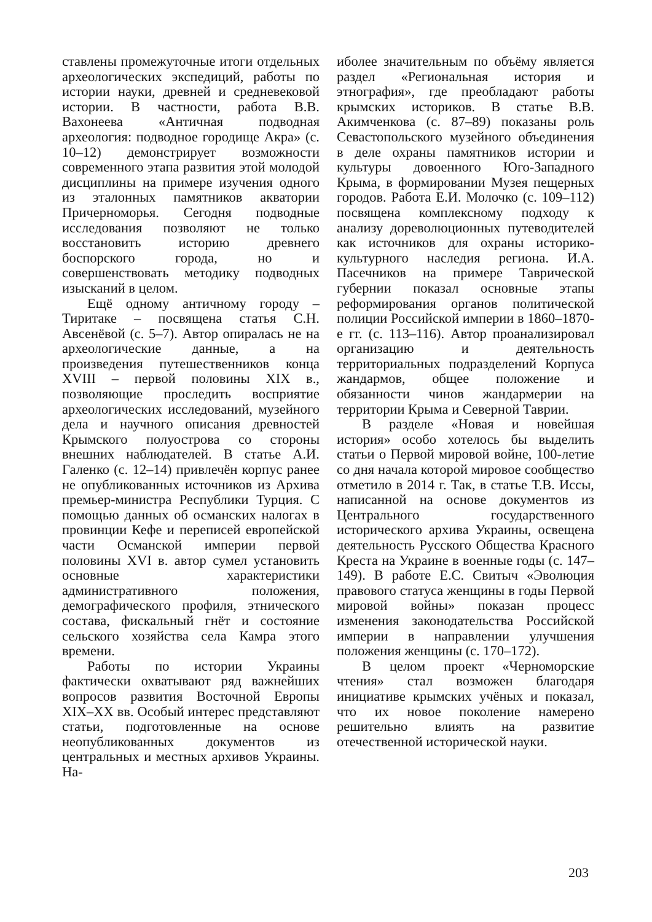ставлены промежуточные итоги отдельных археологических экспедиций, работы по истории науки, древней и средневековой истории. В частности, работа В.В. Вахонеева «Античная подводная археология: подводное городище Акра» (с. 10–12) демонстрирует возможности современного этапа развития этой молодой дисциплины на примере изучения одного из эталонных памятников акватории Причерноморья. Сегодня подводные исследования позволяют не только восстановить историю древнего боспорского города, но и совершенствовать методику подводных изысканий в целом.
Ещё одному античному городу – Тиритаке – посвящена статья С.Н. Авсенёвой (с. 5–7). Автор опиралась не на археологические данные, а на произведения путешественников конца XVIII – первой половины XIX в., позволяющие проследить восприятие археологических исследований, музейного дела и научного описания древностей Крымского полуострова со стороны внешних наблюдателей. В статье А.И. Галенко (с. 12–14) привлечён корпус ранее не опубликованных источников из Архива премьер-министра Республики Турция. С помощью данных об османских налогах в провинции Кефе и переписей европейской части Османской империи первой половины XVI в. автор сумел установить основные характеристики административного положения, демографического профиля, этнического состава, фискальный гнёт и состояние сельского хозяйства села Камра этого времени.
Работы по истории Украины фактически охватывают ряд важнейших вопросов развития Восточной Европы XIX–XX вв. Особый интерес представляют статьи, подготовленные на основе неопубликованных документов из центральных и местных архивов Украины. На-
иболее значительным по объёму является раздел «Региональная история и этнография», где преобладают работы крымских историков. В статье В.В. Акимченкова (с. 87–89) показаны роль Севастопольского музейного объединения в деле охраны памятников истории и культуры довоенного Юго-Западного Крыма, в формировании Музея пещерных городов. Работа Е.И. Молочко (с. 109–112) посвящена комплексному подходу к анализу дореволюционных путеводителей как источников для охраны историко-культурного наследия региона. И.А. Пасечников на примере Таврической губернии показал основные этапы реформирования органов политической полиции Российской империи в 1860–1870-е гг. (с. 113–116). Автор проанализировал организацию и деятельность территориальных подразделений Корпуса жандармов, общее положение и обязанности чинов жандармерии на территории Крыма и Северной Таврии.
В разделе «Новая и новейшая история» особо хотелось бы выделить статьи о Первой мировой войне, 100-летие со дня начала которой мировое сообщество отметило в 2014 г. Так, в статье Т.В. Иссы, написанной на основе документов из Центрального государственного исторического архива Украины, освещена деятельность Русского Общества Красного Креста на Украине в военные годы (с. 147–149). В работе Е.С. Свитыч «Эволюция правового статуса женщины в годы Первой мировой войны» показан процесс изменения законодательства Российской империи в направлении улучшения положения женщины (с. 170–172).
В целом проект «Черноморские чтения» стал возможен благодаря инициативе крымских учёных и показал, что их новое поколение намерено решительно влиять на развитие отечественной исторической науки.
203